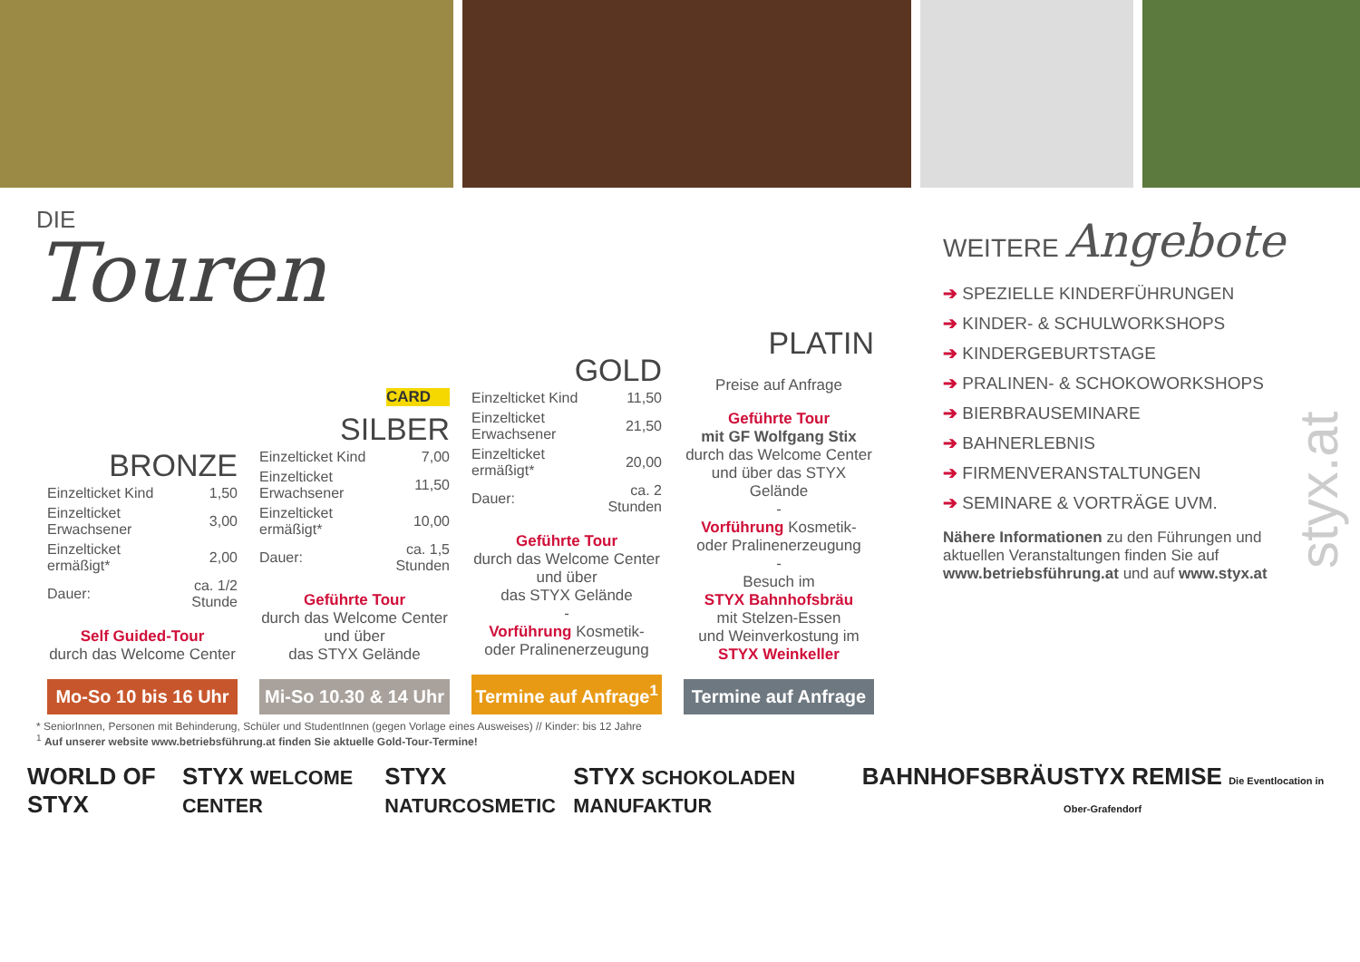DIE
Touren
BRONZE
| Einzelticket Kind | 1,50 |
| Einzelticket Erwachsener | 3,00 |
| Einzelticket ermäßigt* | 2,00 |
| Dauer: | ca. 1/2 Stunde |
Self Guided-Tour
durch das Welcome Center
Mo-So 10 bis 16 Uhr
CARD
SILBER
| Einzelticket Kind | 7,00 |
| Einzelticket Erwachsener | 11,50 |
| Einzelticket ermäßigt* | 10,00 |
| Dauer: | ca. 1,5 Stunden |
Geführte Tour
durch das Welcome Center
und über
das STYX Gelände
Mi-So 10.30 & 14 Uhr
GOLD
| Einzelticket Kind | 11,50 |
| Einzelticket Erwachsener | 21,50 |
| Einzelticket ermäßigt* | 20,00 |
| Dauer: | ca. 2 Stunden |
Geführte Tour
durch das Welcome Center
und über
das STYX Gelände
-
Vorführung Kosmetik-
oder Pralinenerzeugung
Termine auf Anfrage<sup>1</sup>
PLATIN
Preise auf Anfrage
Geführte Tour
mit GF Wolfgang Stix
durch das Welcome Center
und über das STYX Gelände
-
Vorführung Kosmetik-
oder Pralinenerzeugung
-
Besuch im
STYX Bahnhofsbräu
mit Stelzen-Essen
und Weinverkostung im
STYX Weinkeller
Termine auf Anfrage
WEITERE Angebote
➔ SPEZIELLE KINDERFÜHRUNGEN
➔ KINDER- & SCHULWORKSHOPS
➔ KINDERGEBURTSTAGE
➔ PRALINEN- & SCHOKOWORKSHOPS
➔ BIERBRAUSEMINARE
➔ BAHNERLEBNIS
➔ FIRMENVERANSTALTUNGEN
➔ SEMINARE & VORTRÄGE UVM.
Nähere Informationen zu den Führungen und aktuellen Veranstaltungen finden Sie auf www.betriebsführung.at und auf www.styx.at
styx.at
* SeniorInnen, Personen mit Behinderung, Schüler und StudentInnen (gegen Vorlage eines Ausweises) // Kinder: bis 12 Jahre
<sup>1</sup> Auf unserer website www.betriebsführung.at finden Sie aktuelle Gold-Tour-Termine!
WORLD OF STYX STYX WELCOME CENTER STYX NATURCOSMETIC STYX SCHOKOLADEN MANUFAKTUR BAHNHOFSBRÄU STYX REMISE Die Eventlocation in Ober-Grafendorf